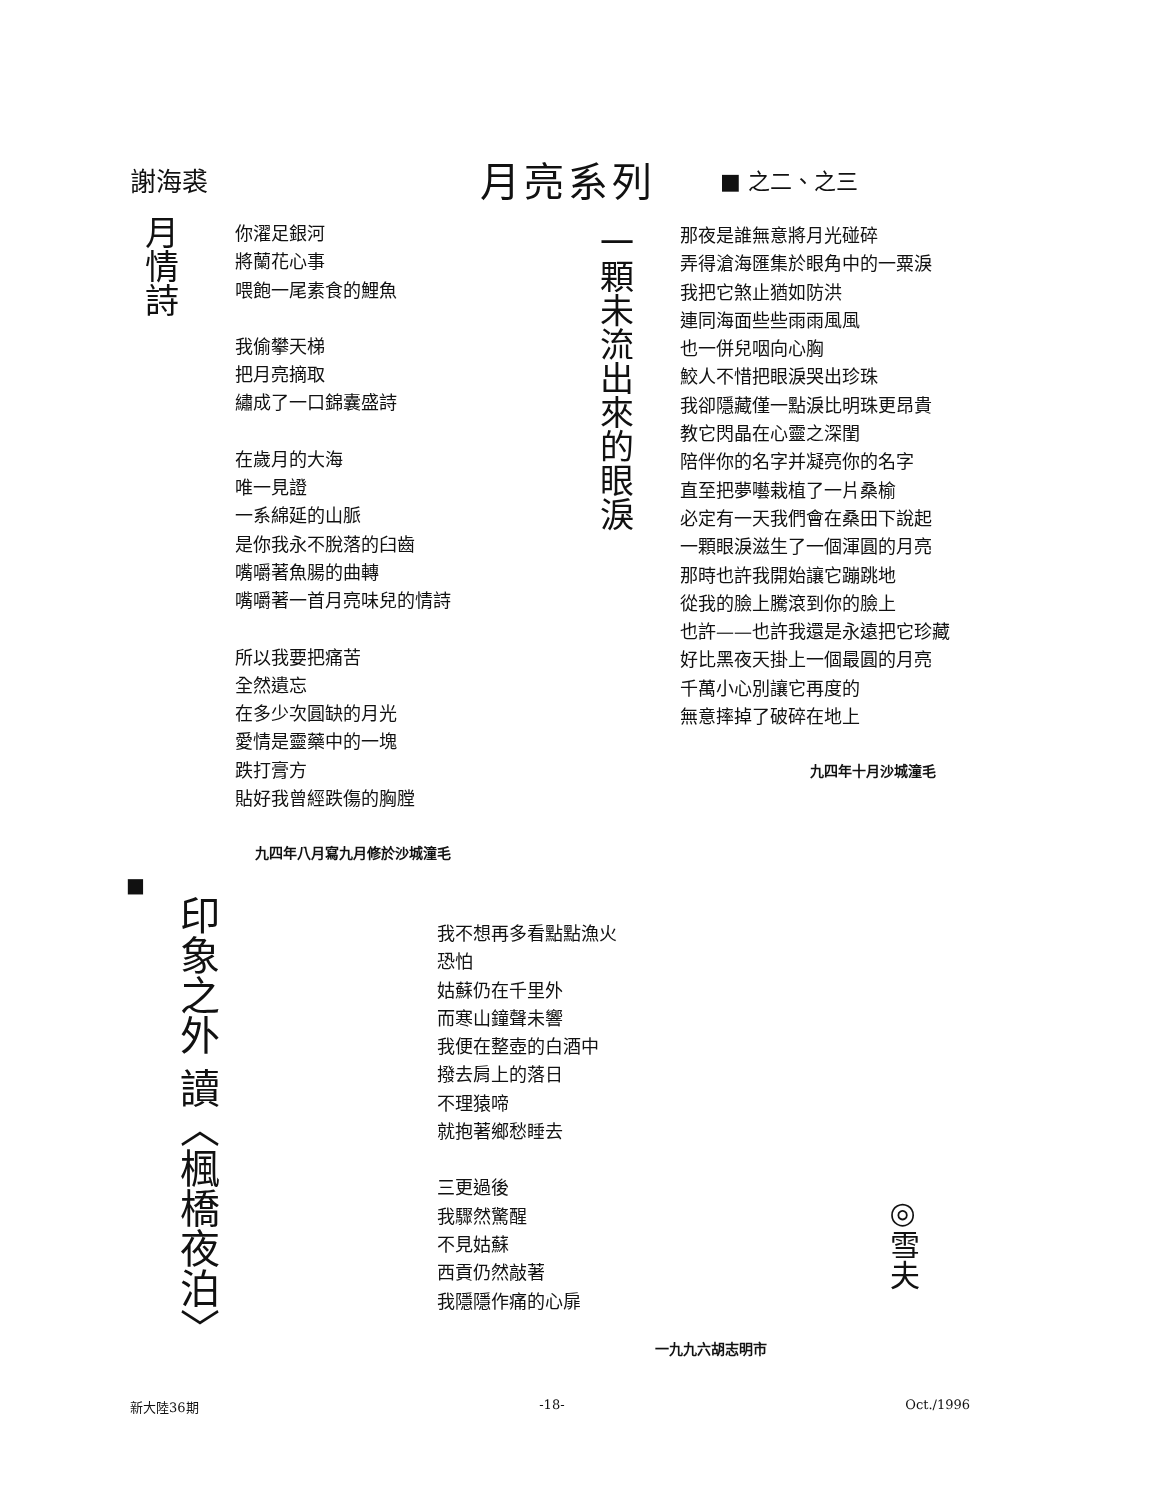謝海裘 月亮系列 ■ 之二、之三
月情詩
你濯足銀河
將蘭花心事
喂飽一尾素食的鯉魚
我偷攀天梯
把月亮摘取
繡成了一口錦囊盛詩
在歲月的大海
唯一見證
一系綿延的山脈
是你我永不脫落的臼齒
嘴嚼著魚腸的曲轉
嘴嚼著一首月亮味兒的情詩
所以我要把痛苦
全然遺忘
在多少次圓缺的月光
愛情是靈藥中的一塊
跌打膏方
貼好我曾經跌傷的胸膛
九四年八月寫九月修於沙城潼毛
一顆未流出來的眼淚
那夜是誰無意將月光碰碎
弄得滄海匯集於眼角中的一粟淚
我把它煞止猶如防洪
連同海面些些雨雨風風
也一併兒咽向心胸
鮫人不惜把眼淚哭出珍珠
我卻隱藏僅一點淚比明珠更昂貴
教它閃晶在心靈之深閨
陪伴你的名字并凝亮你的名字
直至把夢囈栽植了一片桑榆
必定有一天我們會在桑田下說起
一顆眼淚滋生了一個渾圓的月亮
那時也許我開始讓它蹦跳地
從我的臉上騰滾到你的臉上
也許——也許我還是永遠把它珍藏
好比黑夜天掛上一個最圓的月亮
千萬小心別讓它再度的
無意摔掉了破碎在地上
九四年十月沙城潼毛
■
印象之外 讀〈楓橋夜泊〉
我不想再多看點點漁火
恐怕
姑蘇仍在千里外
而寒山鐘聲未響
我便在整壺的白酒中
撥去肩上的落日
不理猿啼
就抱著鄉愁睡去
三更過後
我驟然驚醒
不見姑蘇
西貢仍然敲著
我隱隱作痛的心扉
◎雪夫
一九九六胡志明市
新大陸36期 -18- Oct./1996